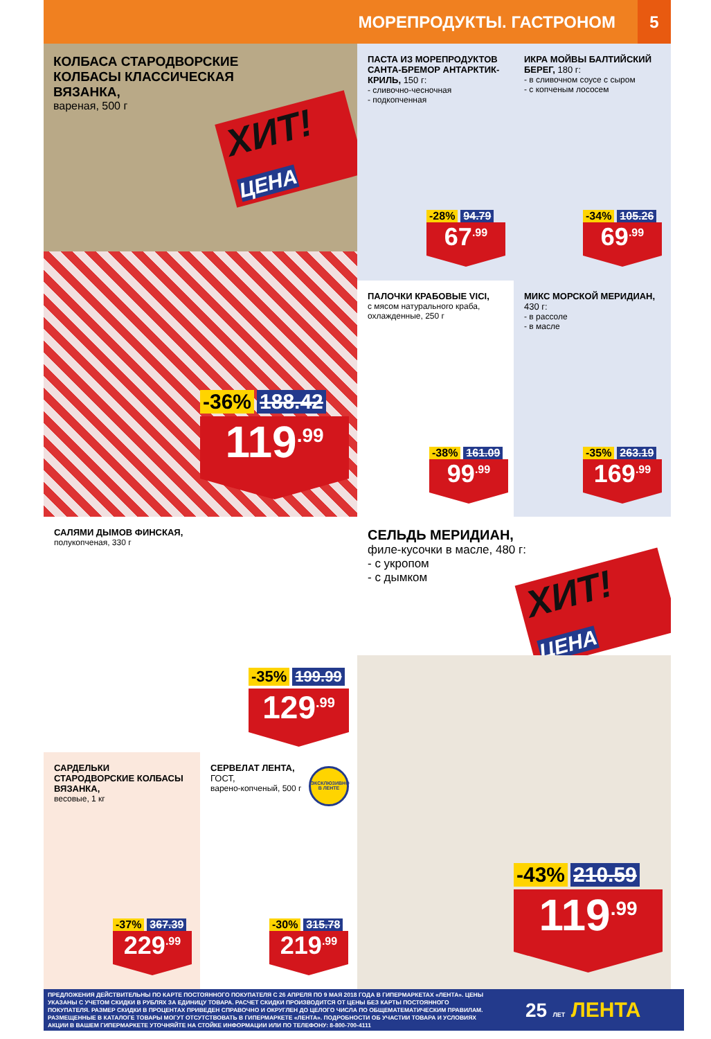МОРЕПРОДУКТЫ. ГАСТРОНОМ
5
КОЛБАСА СТАРОДВОРСКИЕ КОЛБАСЫ КЛАССИЧЕСКАЯ ВЯЗАНКА,
вареная, 500 г
ХИТ! ЦЕНА
-36% 188.42
119<sup>.99</sup>
ПАСТА ИЗ МОРЕПРОДУКТОВ САНТА-БРЕМОР АНТАРКТИК-КРИЛЬ, 150 г:
- сливочно-чесночная
- подкопченная
-28% 94.79
67<sup>.99</sup>
ИКРА МОЙВЫ БАЛТИЙСКИЙ БЕРЕГ, 180 г:
- в сливочном соусе с сыром
- с копченым лососем
-34% 105.26
69<sup>.99</sup>
ПАЛОЧКИ КРАБОВЫЕ VICI,
с мясом натурального краба, охлажденные, 250 г
-38% 161.09
99<sup>.99</sup>
МИКС МОРСКОЙ МЕРИДИАН, 430 г:
- в рассоле
- в масле
-35% 263.19
169<sup>.99</sup>
САЛЯМИ ДЫМОВ ФИНСКАЯ,
полукопченая, 330 г
-35% 199.99
129<sup>.99</sup>
СЕЛЬДЬ МЕРИДИАН,
филе-кусочки в масле, 480 г:
- с укропом
- с дымком
ХИТ! ЦЕНА
-43% 210.59
119<sup>.99</sup>
САРДЕЛЬКИ СТАРОДВОРСКИЕ КОЛБАСЫ ВЯЗАНКА,
весовые, 1 кг
-37% 367.39
229<sup>.99</sup>
СЕРВЕЛАТ ЛЕНТА, ГОСТ,
варено-копченый, 500 г
ЭКСКЛЮЗИВНО В ЛЕНТЕ
-30% 315.78
219<sup>.99</sup>
ПРЕДЛОЖЕНИЯ ДЕЙСТВИТЕЛЬНЫ ПО КАРТЕ ПОСТОЯННОГО ПОКУПАТЕЛЯ С 26 АПРЕЛЯ ПО 9 МАЯ 2018 ГОДА В ГИПЕРМАРКЕТАХ «ЛЕНТА». ЦЕНЫ УКАЗАНЫ С УЧЕТОМ СКИДКИ В РУБЛЯХ ЗА ЕДИНИЦУ ТОВАРА. РАСЧЕТ СКИДКИ ПРОИЗВОДИТСЯ ОТ ЦЕНЫ БЕЗ КАРТЫ ПОСТОЯННОГО ПОКУПАТЕЛЯ. РАЗМЕР СКИДКИ В ПРОЦЕНТАХ ПРИВЕДЕН СПРАВОЧНО И ОКРУГЛЕН ДО ЦЕЛОГО ЧИСЛА ПО ОБЩЕМАТЕМАТИЧЕСКИМ ПРАВИЛАМ. РАЗМЕЩЕННЫЕ В КАТАЛОГЕ ТОВАРЫ МОГУТ ОТСУТСТВОВАТЬ В ГИПЕРМАРКЕТЕ «ЛЕНТА». ПОДРОБНОСТИ ОБ УЧАСТИИ ТОВАРА И УСЛОВИЯХ АКЦИИ В ВАШЕМ ГИПЕРМАРКЕТЕ УТОЧНЯЙТЕ НА СТОЙКЕ ИНФОРМАЦИИ ИЛИ ПО ТЕЛЕФОНУ: 8-800-700-4111
25 ЛЕТ ЛЕНТА